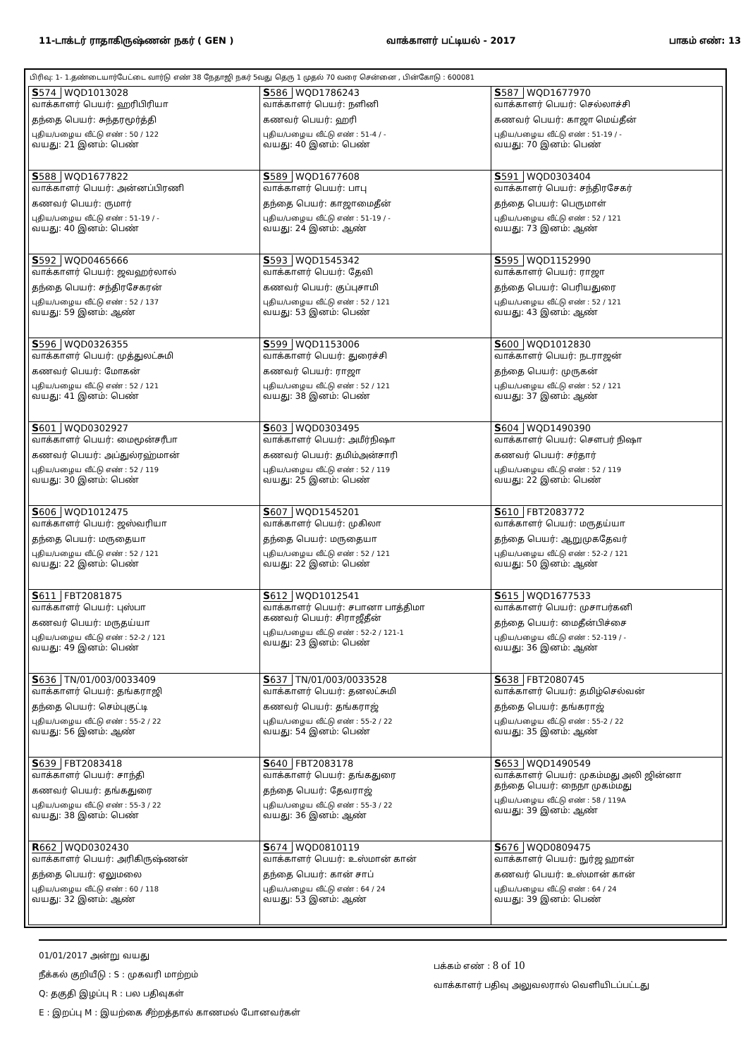11-டாக்டர் ராதாகிருஷ்ணன் நகர் ( GEN ) வாக்காளர் பட்டியல் - 2017 பாகம் எண்: 13
பிரிவு: 1- 1.தண்டையார்பேட்டை வார்டு எண் 38 நேதாஜி நகர் 5வது தெரு 1 முதல் 70 வரை சென்னை , பின்கோடு : 600081
| S 574 WQD1013028 வாக்காளர் பெயர்: ஹரிபிரியா தந்தை பெயர்: சுந்தரமூர்த்தி புதிய/பழைய வீட்டு எண் : 50 / 122 வயது: 21 இனம்: பெண் | S 586 WQD1786243 வாக்காளர் பெயர்: நளினி கணவர் பெயர்: ஹரி புதிய/பழைய வீட்டு எண் : 51-4 / - வயது: 40 இனம்: பெண் | S 587 WQD1677970 வாக்காளர் பெயர்: செல்லாச்சி கணவர் பெயர்: காஜா மெய்தீன் புதிய/பழைய வீட்டு எண் : 51-19 / - வயது: 70 இனம்: பெண் |
| S 588 WQD1677822 வாக்காளர் பெயர்: அன்னப்பிரணி கணவர் பெயர்: ருமார் புதிய/பழைய வீட்டு எண் : 51-19 / - வயது: 40 இனம்: பெண் | S 589 WQD1677608 வாக்காளர் பெயர்: பாபு தந்தை பெயர்: காஜாமைதீன் புதிய/பழைய வீட்டு எண் : 51-19 / - வயது: 24 இனம்: ஆண் | S 591 WQD0303404 வாக்காளர் பெயர்: சந்திரசேகர் தந்தை பெயர்: பெருமாள் புதிய/பழைய வீட்டு எண் : 52 / 121 வயது: 73 இனம்: ஆண் |
| S 592 WQD0465666 வாக்காளர் பெயர்: ஜவஹர்லால் தந்தை பெயர்: சந்திரசேகரன் புதிய/பழைய வீட்டு எண் : 52 / 137 வயது: 59 இனம்: ஆண் | S 593 WQD1545342 வாக்காளர் பெயர்: தேவி கணவர் பெயர்: குப்புசாமி புதிய/பழைய வீட்டு எண் : 52 / 121 வயது: 53 இனம்: பெண் | S 595 WQD1152990 வாக்காளர் பெயர்: ராஜா தந்தை பெயர்: பெரியதுரை புதிய/பழைய வீட்டு எண் : 52 / 121 வயது: 43 இனம்: ஆண் |
| S 596 WQD0326355 வாக்காளர் பெயர்: முத்துலட்சுமி கணவர் பெயர்: மோகன் புதிய/பழைய வீட்டு எண் : 52 / 121 வயது: 41 இனம்: பெண் | S 599 WQD1153006 வாக்காளர் பெயர்: துரைச்சி கணவர் பெயர்: ராஜா புதிய/பழைய வீட்டு எண் : 52 / 121 வயது: 38 இனம்: பெண் | S 600 WQD1012830 வாக்காளர் பெயர்: நடராஜன் தந்தை பெயர்: முருகன் புதிய/பழைய வீட்டு எண் : 52 / 121 வயது: 37 இனம்: ஆண் |
| S 601 WQD0302927 வாக்காளர் பெயர்: மைமூன்சரீபா கணவர் பெயர்: அப்துல்ரஹ்மான் புதிய/பழைய வீட்டு எண் : 52 / 119 வயது: 30 இனம்: பெண் | S 603 WQD0303495 வாக்காளர் பெயர்: அமீர்நிஷா கணவர் பெயர்: தமிம்அன்சாரி புதிய/பழைய வீட்டு எண் : 52 / 119 வயது: 25 இனம்: பெண் | S 604 WQD1490390 வாக்காளர் பெயர்: சௌபர் நிஷா கணவர் பெயர்: சர்தார் புதிய/பழைய வீட்டு எண் : 52 / 119 வயது: 22 இனம்: பெண் |
| S 606 WQD1012475 வாக்காளர் பெயர்: ஜஸ்வரியா தந்தை பெயர்: மருதையா புதிய/பழைய வீட்டு எண் : 52 / 121 வயது: 22 இனம்: பெண் | S 607 WQD1545201 வாக்காளர் பெயர்: முகிலா தந்தை பெயர்: மருதையா புதிய/பழைய வீட்டு எண் : 52 / 121 வயது: 22 இனம்: பெண் | S 610 FBT2083772 வாக்காளர் பெயர்: மருதய்யா தந்தை பெயர்: ஆறுமுகதேவர் புதிய/பழைய வீட்டு எண் : 52-2 / 121 வயது: 50 இனம்: ஆண் |
| S 611 FBT2081875 வாக்காளர் பெயர்: புஸ்பா கணவர் பெயர்: மருதய்யா புதிய/பழைய வீட்டு எண் : 52-2 / 121 வயது: 49 இனம்: பெண் | S 612 WQD1012541 வாக்காளர் பெயர்: சபானா பாத்திமா கணவர் பெயர்: சிராஜீதீன் புதிய/பழைய வீட்டு எண் : 52-2 / 121-1 வயது: 23 இனம்: பெண் | S 615 WQD1677533 வாக்காளர் பெயர்: முசாபர்கனி தந்தை பெயர்: மைதீன்பிச்சை புதிய/பழைய வீட்டு எண் : 52-119 / - வயது: 36 இனம்: ஆண் |
| S 636 TN/01/003/0033409 வாக்காளர் பெயர்: தங்கராஜி தந்தை பெயர்: செம்புகுட்டி புதிய/பழைய வீட்டு எண் : 55-2 / 22 வயது: 56 இனம்: ஆண் | S 637 TN/01/003/0033528 வாக்காளர் பெயர்: தனலட்சுமி கணவர் பெயர்: தங்கராஜ் புதிய/பழைய வீட்டு எண் : 55-2 / 22 வயது: 54 இனம்: பெண் | S 638 FBT2080745 வாக்காளர் பெயர்: தமிழ்செல்வன் தந்தை பெயர்: தங்கராஜ் புதிய/பழைய வீட்டு எண் : 55-2 / 22 வயது: 35 இனம்: ஆண் |
| S 639 FBT2083418 வாக்காளர் பெயர்: சாந்தி கணவர் பெயர்: தங்கதுரை புதிய/பழைய வீட்டு எண் : 55-3 / 22 வயது: 38 இனம்: பெண் | S 640 FBT2083178 வாக்காளர் பெயர்: தங்கதுரை தந்தை பெயர்: தேவராஜ் புதிய/பழைய வீட்டு எண் : 55-3 / 22 வயது: 36 இனம்: ஆண் | S 653 WQD1490549 வாக்காளர் பெயர்: முகம்மது அலி ஜின்னா தந்தை பெயர்: நைநா முகம்மது புதிய/பழைய வீட்டு எண் : 58 / 119A வயது: 39 இனம்: ஆண் |
| R 662 WQD0302430 வாக்காளர் பெயர்: அரிகிருஷ்ணன் தந்தை பெயர்: ஏலுமலை புதிய/பழைய வீட்டு எண் : 60 / 118 வயது: 32 இனம்: ஆண் | S 674 WQD0810119 வாக்காளர் பெயர்: உஸ்மான் கான் தந்தை பெயர்: கான் சாப் புதிய/பழைய வீட்டு எண் : 64 / 24 வயது: 53 இனம்: ஆண் | S 676 WQD0809475 வாக்காளர் பெயர்: நுர்ஜ ஹான் கணவர் பெயர்: உஸ்மான் கான் புதிய/பழைய வீட்டு எண் : 64 / 24 வயது: 39 இனம்: பெண் |
01/01/2017 அன்று வயது
நீக்கல் குறியீடு : S : முகவரி மாற்றம்
Q: தகுதி இழப்பு R : பல பதிவுகள்
E : இறப்பு M : இயற்கை சீற்றத்தால் காணமல் போனவர்கள்
பக்கம் எண் : 8 of 10
வாக்காளர் பதிவு அலுவலரால் வெளியிடப்பட்டது